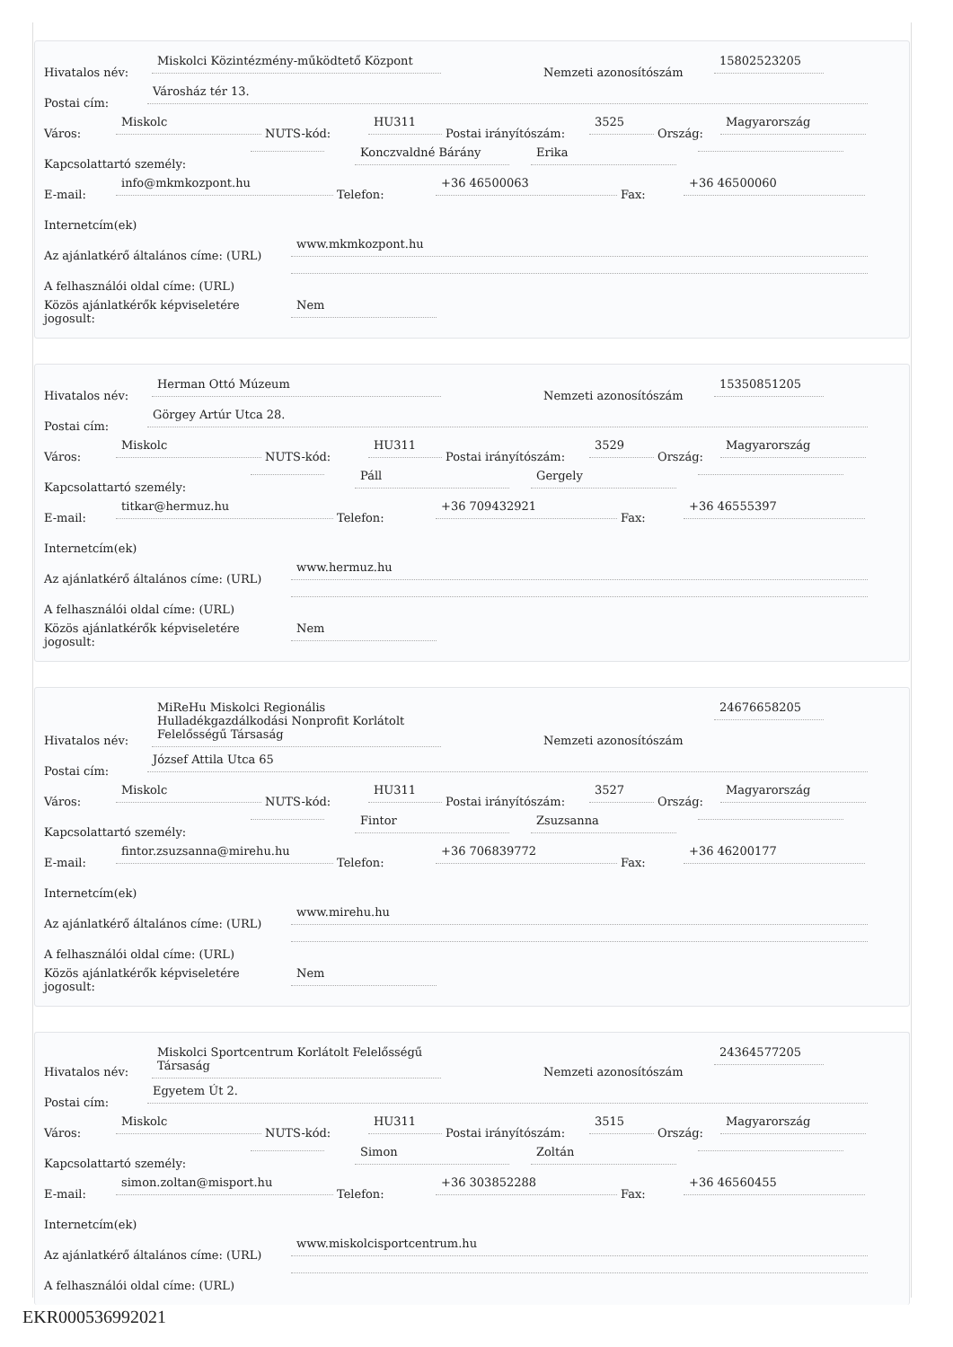Hivatalos név: Miskolci Közintézmény-működtető Központ Nemzeti azonosítószám 15802523205
Postai cím: Városház tér 13.
Város: Miskolc NUTS-kód: HU311 Postai irányítószám: 3525 Ország: Magyarország
Kapcsolattartó személy: Konczvaldné Bárány Erika
E-mail: info@mkmkozpont.hu Telefon: +36 46500063 Fax: +36 46500060
Internetcím(ek)
Az ajánlatkérő általános címe: (URL) www.mkmkozpont.hu
A felhasználói oldal címe: (URL)
Közös ajánlatkérők képviseletére jogosult: Nem
Hivatalos név: Herman Ottó Múzeum Nemzeti azonosítószám 15350851205
Postai cím: Görgey Artúr Utca 28.
Város: Miskolc NUTS-kód: HU311 Postai irányítószám: 3529 Ország: Magyarország
Kapcsolattartó személy: Páll Gergely
E-mail: titkar@hermuz.hu Telefon: +36 709432921 Fax: +36 46555397
Internetcím(ek)
Az ajánlatkérő általános címe: (URL) www.hermuz.hu
A felhasználói oldal címe: (URL)
Közös ajánlatkérők képviseletére jogosult: Nem
Hivatalos név: MiReHu Miskolci Regionális Hulladékgazdálkodási Nonprofit Korlátolt Felelősségű Társaság Nemzeti azonosítószám 24676658205
Postai cím: József Attila Utca 65
Város: Miskolc NUTS-kód: HU311 Postai irányítószám: 3527 Ország: Magyarország
Kapcsolattartó személy: Fintor Zsuzsanna
E-mail: fintor.zsuzsanna@mirehu.hu Telefon: +36 706839772 Fax: +36 46200177
Internetcím(ek)
Az ajánlatkérő általános címe: (URL) www.mirehu.hu
A felhasználói oldal címe: (URL)
Közös ajánlatkérők képviseletére jogosult: Nem
Hivatalos név: Miskolci Sportcentrum Korlátolt Felelősségű Társaság Nemzeti azonosítószám 24364577205
Postai cím: Egyetem Út 2.
Város: Miskolc NUTS-kód: HU311 Postai irányítószám: 3515 Ország: Magyarország
Kapcsolattartó személy: Simon Zoltán
E-mail: simon.zoltan@misport.hu Telefon: +36 303852288 Fax: +36 46560455
Internetcím(ek)
Az ajánlatkérő általános címe: (URL) www.miskolcisportcentrum.hu
A felhasználói oldal címe: (URL)
EKR000536992021